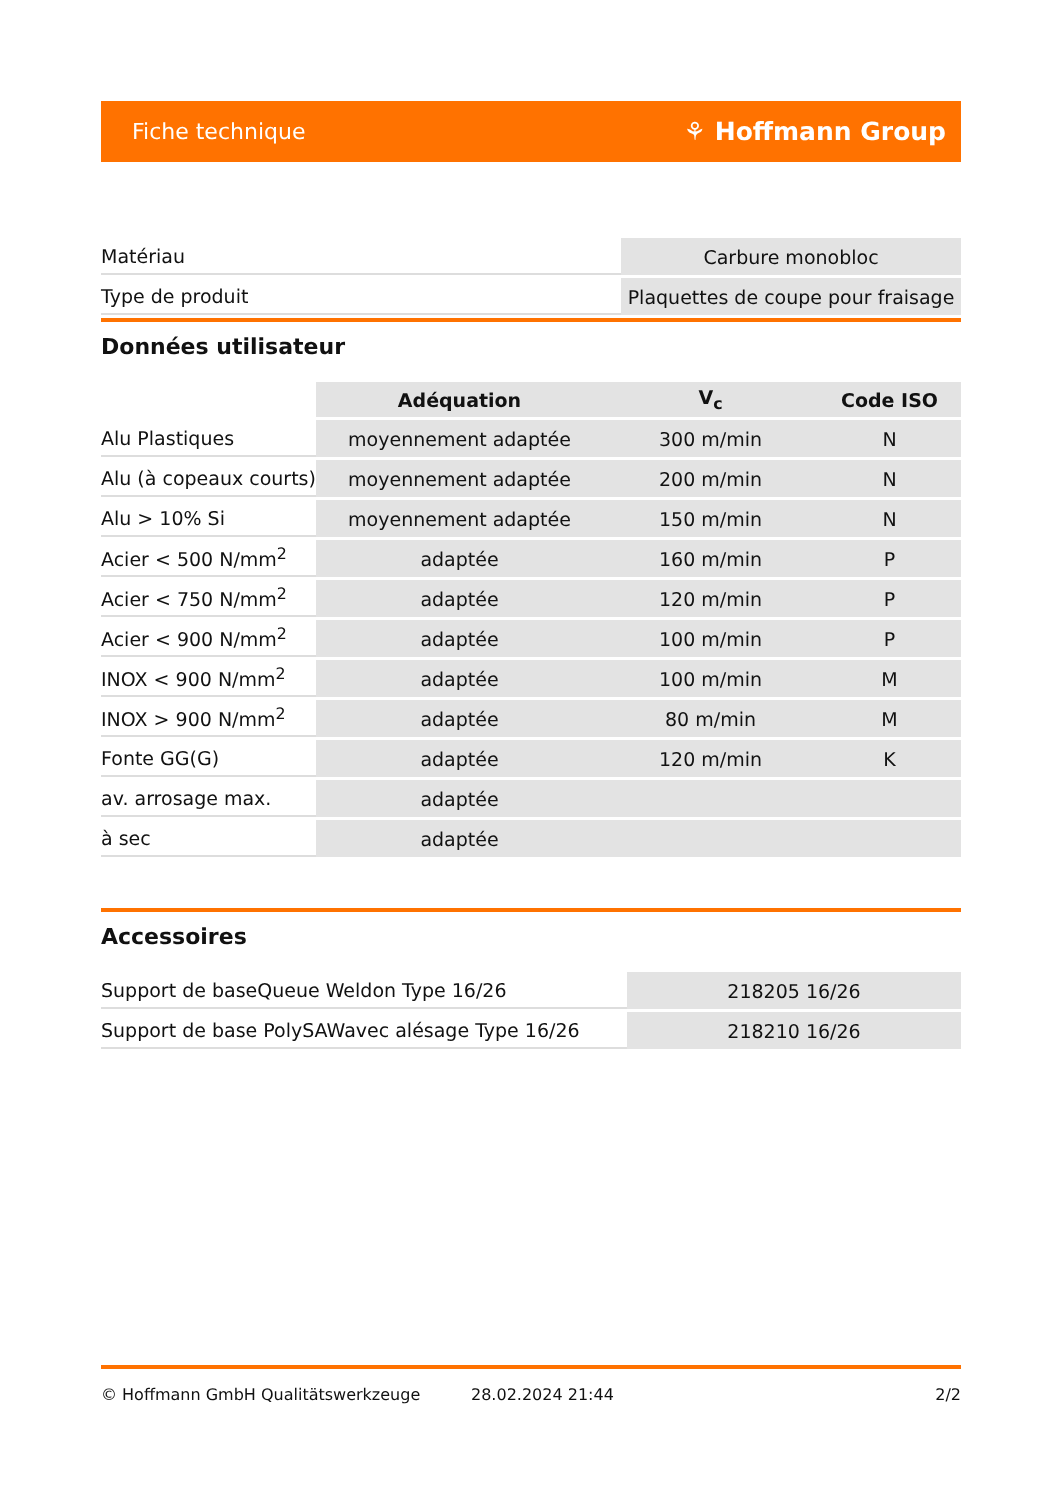Fiche technique ⚘ Hoffmann Group
| Matériau | Carbure monobloc |
| Type de produit | Plaquettes de coupe pour fraisage |
Données utilisateur
| | Adéquation | V<sub>c</sub> | Code ISO |
| --- | --- | --- | --- |
| Alu Plastiques | moyennement adaptée | 300 m/min | N |
| Alu (à copeaux courts) | moyennement adaptée | 200 m/min | N |
| Alu > 10% Si | moyennement adaptée | 150 m/min | N |
| Acier < 500 N/mm<sup>2</sup> | adaptée | 160 m/min | P |
| Acier < 750 N/mm<sup>2</sup> | adaptée | 120 m/min | P |
| Acier < 900 N/mm<sup>2</sup> | adaptée | 100 m/min | P |
| INOX < 900 N/mm<sup>2</sup> | adaptée | 100 m/min | M |
| INOX > 900 N/mm<sup>2</sup> | adaptée | 80 m/min | M |
| Fonte GG(G) | adaptée | 120 m/min | K |
| av. arrosage max. | adaptée | | |
| à sec | adaptée | | |
Accessoires
| Support de baseQueue Weldon Type 16/26 | 218205 16/26 |
| Support de base PolySAWavec alésage Type 16/26 | 218210 16/26 |
© Hoffmann GmbH Qualitätswerkzeuge 28.02.2024 21:44 2/2